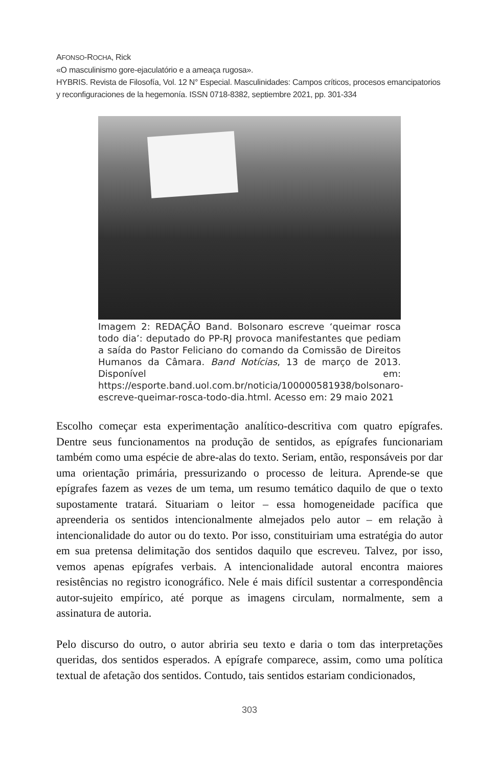AFONSO-ROCHA, Rick
«O masculinismo gore-ejaculatório e a ameaça rugosa».
HYBRIS. Revista de Filosofía, Vol. 12 N° Especial. Masculinidades: Campos críticos, procesos emancipatorios y reconfiguraciones de la hegemonía. ISSN 0718-8382, septiembre 2021, pp. 301-334
Imagem 2: REDAÇÃO Band. Bolsonaro escreve ‘queimar rosca todo dia’: deputado do PP-RJ provoca manifestantes que pediam a saída do Pastor Feliciano do comando da Comissão de Direitos Humanos da Câmara. Band Notícias, 13 de março de 2013. Disponível em: https://esporte.band.uol.com.br/noticia/100000581938/bolsonaro-escreve-queimar-rosca-todo-dia.html. Acesso em: 29 maio 2021
Escolho começar esta experimentação analítico-descritiva com quatro epígrafes. Dentre seus funcionamentos na produção de sentidos, as epígrafes funcionariam também como uma espécie de abre-alas do texto. Seriam, então, responsáveis por dar uma orientação primária, pressurizando o processo de leitura. Aprende-se que epígrafes fazem as vezes de um tema, um resumo temático daquilo de que o texto supostamente tratará. Situariam o leitor – essa homogeneidade pacífica que apreenderia os sentidos intencionalmente almejados pelo autor – em relação à intencionalidade do autor ou do texto. Por isso, constituiriam uma estratégia do autor em sua pretensa delimitação dos sentidos daquilo que escreveu. Talvez, por isso, vemos apenas epígrafes verbais. A intencionalidade autoral encontra maiores resistências no registro iconográfico. Nele é mais difícil sustentar a correspondência autor-sujeito empírico, até porque as imagens circulam, normalmente, sem a assinatura de autoria.
Pelo discurso do outro, o autor abriria seu texto e daria o tom das interpretações queridas, dos sentidos esperados. A epígrafe comparece, assim, como uma política textual de afetação dos sentidos. Contudo, tais sentidos estariam condicionados,
303